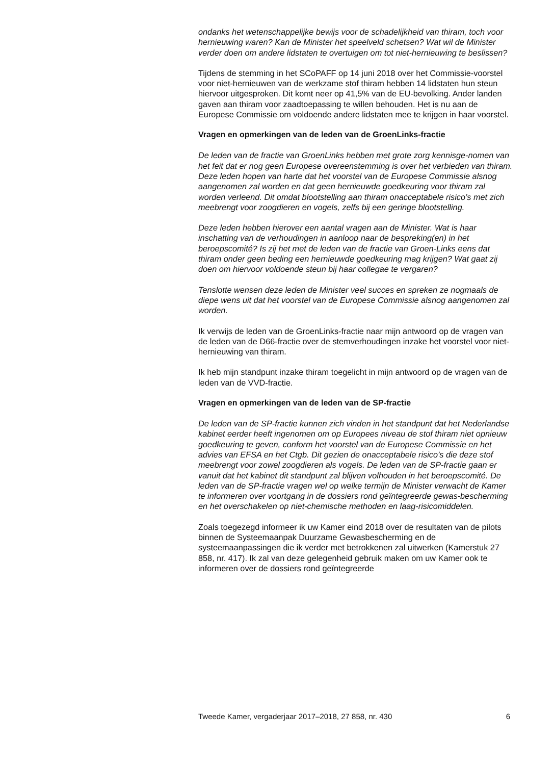ondanks het wetenschappelijke bewijs voor de schadelijkheid van thiram, toch voor hernieuwing waren? Kan de Minister het speelveld schetsen? Wat wil de Minister verder doen om andere lidstaten te overtuigen om tot niet-hernieuwing te beslissen?
Tijdens de stemming in het SCoPAFF op 14 juni 2018 over het Commissie-voorstel voor niet-hernieuwen van de werkzame stof thiram hebben 14 lidstaten hun steun hiervoor uitgesproken. Dit komt neer op 41,5% van de EU-bevolking. Ander landen gaven aan thiram voor zaadtoepassing te willen behouden. Het is nu aan de Europese Commissie om voldoende andere lidstaten mee te krijgen in haar voorstel.
Vragen en opmerkingen van de leden van de GroenLinks-fractie
De leden van de fractie van GroenLinks hebben met grote zorg kennisge-nomen van het feit dat er nog geen Europese overeenstemming is over het verbieden van thiram. Deze leden hopen van harte dat het voorstel van de Europese Commissie alsnog aangenomen zal worden en dat geen hernieuwde goedkeuring voor thiram zal worden verleend. Dit omdat blootstelling aan thiram onacceptabele risico’s met zich meebrengt voor zoogdieren en vogels, zelfs bij een geringe blootstelling.
Deze leden hebben hierover een aantal vragen aan de Minister. Wat is haar inschatting van de verhoudingen in aanloop naar de bespreking(en) in het beroepscomité? Is zij het met de leden van de fractie van Groen-Links eens dat thiram onder geen beding een hernieuwde goedkeuring mag krijgen? Wat gaat zij doen om hiervoor voldoende steun bij haar collegae te vergaren?
Tenslotte wensen deze leden de Minister veel succes en spreken ze nogmaals de diepe wens uit dat het voorstel van de Europese Commissie alsnog aangenomen zal worden.
Ik verwijs de leden van de GroenLinks-fractie naar mijn antwoord op de vragen van de leden van de D66-fractie over de stemverhoudingen inzake het voorstel voor niet-hernieuwing van thiram.
Ik heb mijn standpunt inzake thiram toegelicht in mijn antwoord op de vragen van de leden van de VVD-fractie.
Vragen en opmerkingen van de leden van de SP-fractie
De leden van de SP-fractie kunnen zich vinden in het standpunt dat het Nederlandse kabinet eerder heeft ingenomen om op Europees niveau de stof thiram niet opnieuw goedkeuring te geven, conform het voorstel van de Europese Commissie en het advies van EFSA en het Ctgb. Dit gezien de onacceptabele risico’s die deze stof meebrengt voor zowel zoogdieren als vogels. De leden van de SP-fractie gaan er vanuit dat het kabinet dit standpunt zal blijven volhouden in het beroepscomité. De leden van de SP-fractie vragen wel op welke termijn de Minister verwacht de Kamer te informeren over voortgang in de dossiers rond geïntegreerde gewas-bescherming en het overschakelen op niet-chemische methoden en laag-risicomiddelen.
Zoals toegezegd informeer ik uw Kamer eind 2018 over de resultaten van de pilots binnen de Systeemaanpak Duurzame Gewasbescherming en de systeemaanpassingen die ik verder met betrokkenen zal uitwerken (Kamerstuk 27 858, nr. 417). Ik zal van deze gelegenheid gebruik maken om uw Kamer ook te informeren over de dossiers rond geïntegreerde
Tweede Kamer, vergaderjaar 2017–2018, 27 858, nr. 430 6